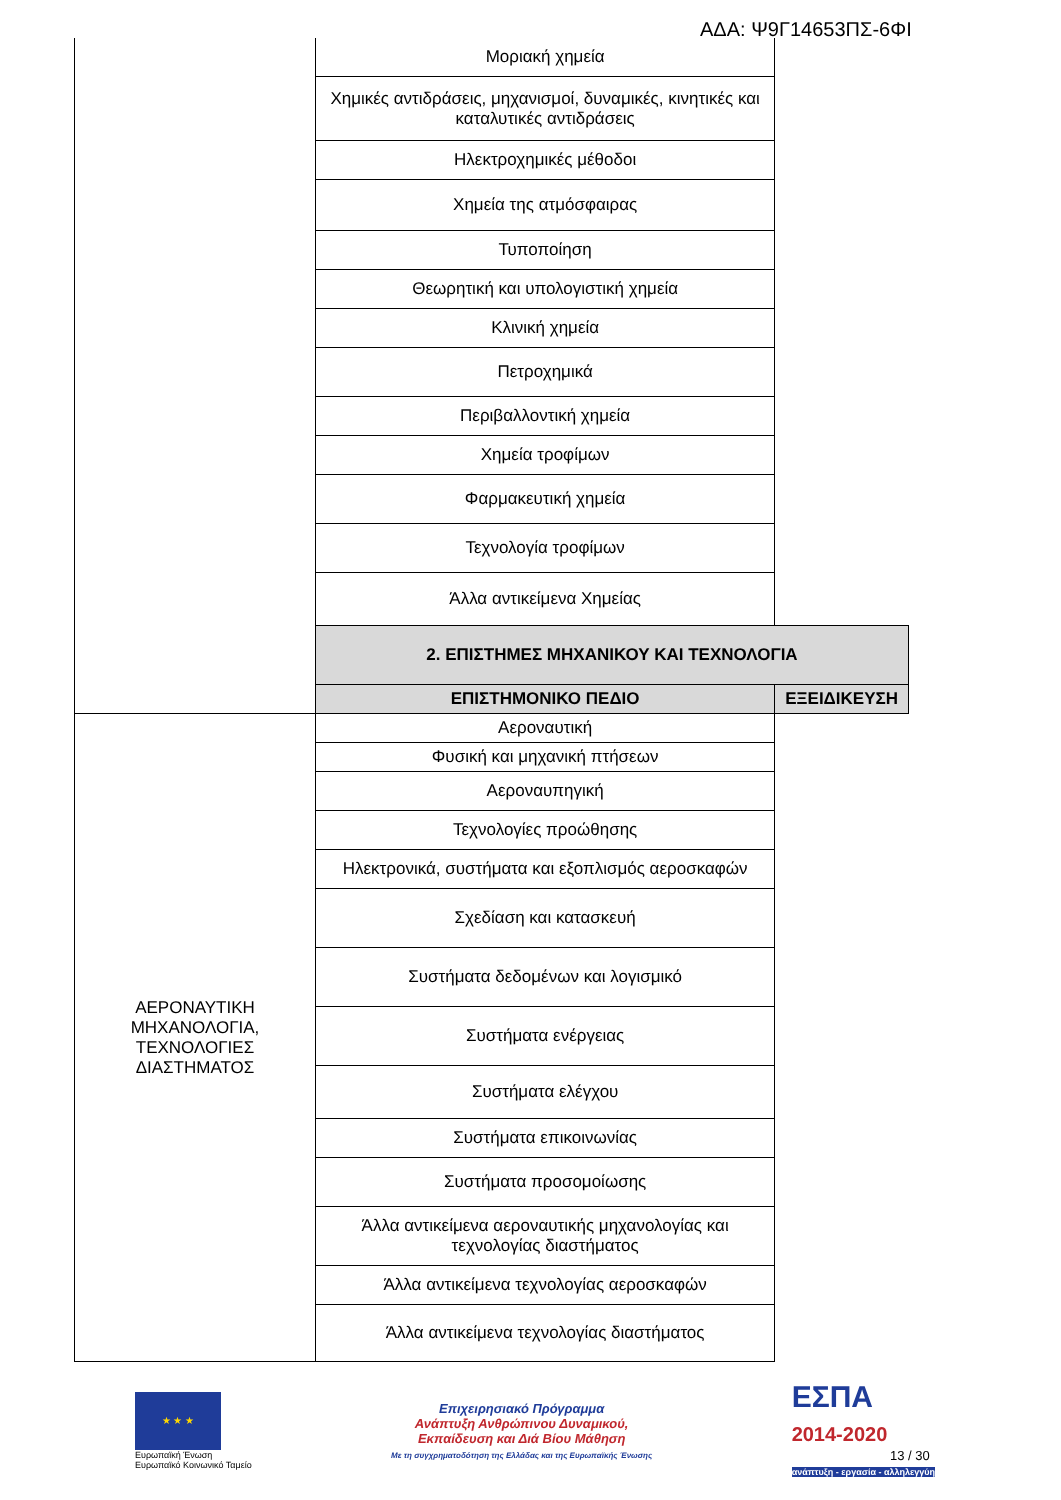ΑΔΑ: Ψ9Γ14653ΠΣ-6ΦΙ
| | Μοριακή χημεία | |
| | Χημικές αντιδράσεις, μηχανισμοί, δυναμικές, κινητικές και καταλυτικές αντιδράσεις | |
| | Ηλεκτροχημικές μέθοδοι | |
| | Χημεία της ατμόσφαιρας | |
| | Τυποποίηση | |
| | Θεωρητική και υπολογιστική χημεία | |
| | Κλινική χημεία | |
| | Πετροχημικά | |
| | Περιβαλλοντική χημεία | |
| | Χημεία τροφίμων | |
| | Φαρμακευτική χημεία | |
| | Τεχνολογία τροφίμων | |
| | Άλλα αντικείμενα Χημείας | |
| | 2. ΕΠΙΣΤΗΜΕΣ ΜΗΧΑΝΙΚΟΥ ΚΑΙ ΤΕΧΝΟΛΟΓΙΑ | |
| | ΕΠΙΣΤΗΜΟΝΙΚΟ ΠΕΔΙΟ | ΕΞΕΙΔΙΚΕΥΣΗ |
| ΑΕΡΟΝΑΥΤΙΚΗ ΜΗΧΑΝΟΛΟΓΙΑ, ΤΕΧΝΟΛΟΓΙΕΣ ΔΙΑΣΤΗΜΑΤΟΣ | Αεροναυτική | |
| | Φυσική και μηχανική πτήσεων | |
| | Αεροναυπηγική | |
| | Τεχνολογίες προώθησης | |
| | Ηλεκτρονικά, συστήματα και εξοπλισμός αεροσκαφών | |
| | Σχεδίαση και κατασκευή | |
| | Συστήματα δεδομένων και λογισμικό | |
| | Συστήματα ενέργειας | |
| | Συστήματα ελέγχου | |
| | Συστήματα επικοινωνίας | |
| | Συστήματα προσομοίωσης | |
| | Άλλα αντικείμενα αεροναυτικής μηχανολογίας και τεχνολογίας διαστήματος | |
| | Άλλα αντικείμενα τεχνολογίας αεροσκαφών | |
| | Άλλα αντικείμενα τεχνολογίας διαστήματος | |
★ ★ ★
Ευρωπαϊκή Ένωση
Ευρωπαϊκό Κοινωνικό Ταμείο
Επιχειρησιακό Πρόγραμμα
Ανάπτυξη Ανθρώπινου Δυναμικού,
Εκπαίδευση και Διά Βίου Μάθηση
Με τη συγχρηματοδότηση της Ελλάδας και της Ευρωπαϊκής Ένωσης
ΕΣΠΑ
2014-2020
ανάπτυξη - εργασία - αλληλεγγύη
13 / 30